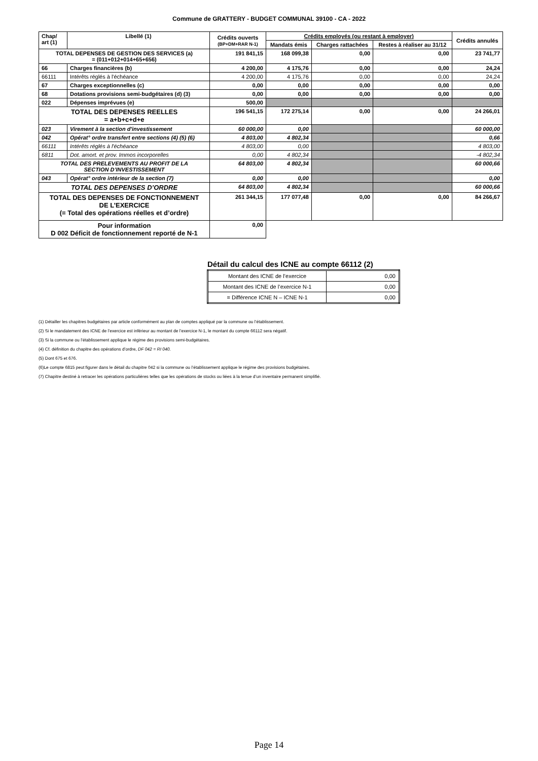Commune de GRATTERY - BUDGET COMMUNAL 39100 - CA - 2022
| Chap/ art (1) | Libellé (1) | Crédits ouverts (BP+DM+RAR N-1) | Crédits employés (ou restant à employer) | | | Crédits annulés |
| --- | --- | --- | --- | --- | --- | --- |
| | | | Mandats émis | Charges rattachées | Restes à réaliser au 31/12 | |
| TOTAL DEPENSES DE GESTION DES SERVICES (a) = (011+012+014+65+656) | | 191 841,15 | 168 099,38 | 0,00 | 0,00 | 23 741,77 |
| 66 | Charges financières (b) | 4 200,00 | 4 175,76 | 0,00 | 0,00 | 24,24 |
| 66111 | Intérêts réglés à l'échéance | 4 200,00 | 4 175,76 | 0,00 | 0,00 | 24,24 |
| 67 | Charges exceptionnelles (c) | 0,00 | 0,00 | 0,00 | 0,00 | 0,00 |
| 68 | Dotations provisions semi-budgétaires (d) (3) | 0,00 | 0,00 | 0,00 | 0,00 | 0,00 |
| 022 | Dépenses imprévues (e) | 500,00 | | | | |
| TOTAL DES DEPENSES REELLES = a+b+c+d+e | | 196 541,15 | 172 275,14 | 0,00 | 0,00 | 24 266,01 |
| 023 | Virement à la section d'investissement | 60 000,00 | 0,00 | | | 60 000,00 |
| 042 | Opérat° ordre transfert entre sections (4) (5) (6) | 4 803,00 | 4 802,34 | | | 0,66 |
| 66111 | Intérêts réglés à l'échéance | 4 803,00 | 0,00 | | | 4 803,00 |
| 6811 | Dot. amort. et prov. Immos incorporelles | 0,00 | 4 802,34 | | | -4 802,34 |
| TOTAL DES PRELEVEMENTS AU PROFIT DE LA SECTION D’INVESTISSEMENT | | 64 803,00 | 4 802,34 | | | 60 000,66 |
| 043 | Opérat° ordre intérieur de la section (7) | 0,00 | 0,00 | | | 0,00 |
| TOTAL DES DEPENSES D’ORDRE | | 64 803,00 | 4 802,34 | | | 60 000,66 |
| TOTAL DES DEPENSES DE FONCTIONNEMENT DE L’EXERCICE (= Total des opérations réelles et d’ordre) | | 261 344,15 | 177 077,48 | 0,00 | 0,00 | 84 266,67 |
| Pour information D 002 Déficit de fonctionnement reporté de N-1 | | 0,00 | | | | |
Détail du calcul des ICNE au compte 66112 (2)
| Montant des ICNE de l’exercice | 0,00 |
| Montant des ICNE de l’exercice N-1 | 0,00 |
| = Différence ICNE N – ICNE N-1 | 0,00 |
(1) Détailler les chapitres budgétaires par article conformément au plan de comptes appliqué par la commune ou l’établissement.
(2) Si le mandatement des ICNE de l’exercice est inférieur au montant de l’exercice N-1, le montant du compte 66112 sera négatif.
(3) Si la commune ou l’établissement applique le régime des provisions semi-budgétaires.
(4) Cf. définition du chapitre des opérations d’ordre, DF 042 = RI 040.
(5) Dont 675 et 676.
(6)Le compte 6815 peut figurer dans le détail du chapitre 042 si la commune ou l’établissement applique le régime des provisions budgétaires.
(7) Chapitre destiné à retracer les opérations particulières telles que les opérations de stocks ou liées à la tenue d’un inventaire permanent simplifié.
Page 14